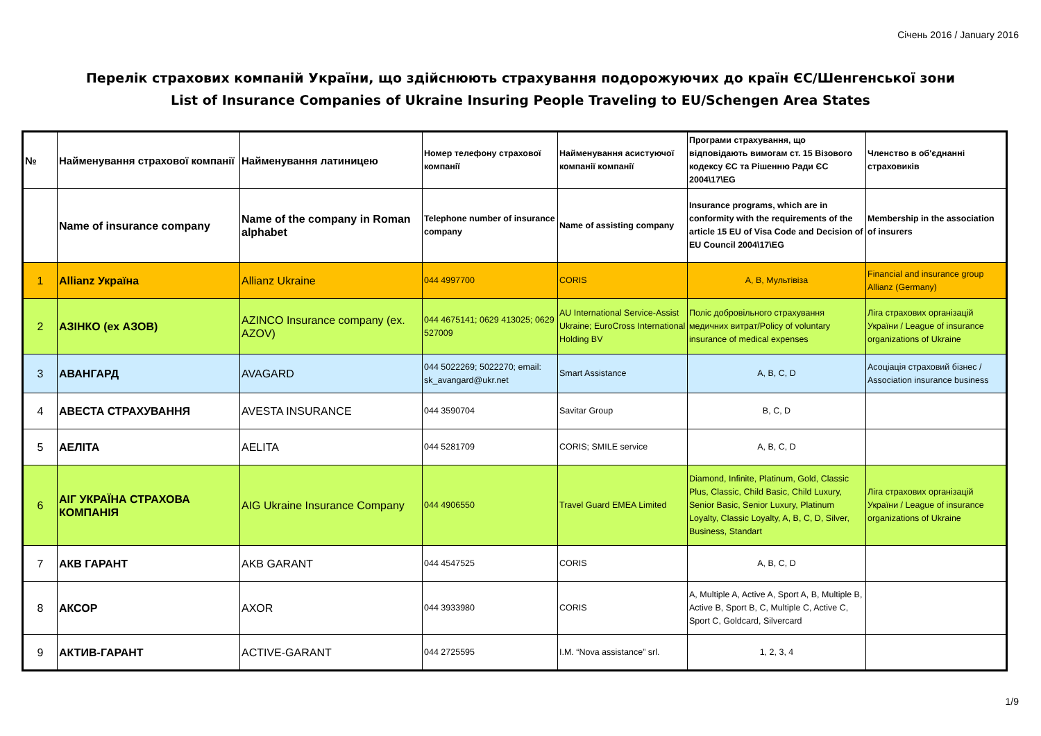Січень 2016 / January 2016
Перелік страхових компаній України, що здійснюють страхування подорожуючих до країн ЄС/Шенгенської зони
List of Insurance Companies of Ukraine Insuring People Traveling to EU/Schengen Area States
| № | Найменування страхової компанії | Найменування латиницею | Номер телефону страхової компанії | Найменування асистуючої компанії компанії | Програми страхування, що відповідають вимогам ст. 15 Візового кодексу ЄС та Рішенню Ради ЄС 2004\17\EG | Членство в об'єднанні страховиків |
| | Name of insurance company | Name of the company in Roman alphabet | Telephone number of insurance company | Name of assisting company | Insurance programs, which are in conformity with the requirements of the article 15 EU of Visa Code and Decision of EU Council 2004\17\EG | Membership in the association of insurers |
| 1 | Allianz Україна | Allianz Ukraine | 044 4997700 | CORIS | A, B, Мультівіза | Financial and insurance group Allianz (Germany) |
| 2 | АЗІНКО (ех АЗОВ) | AZINCO Insurance company (ex. AZOV) | 044 4675141; 0629 413025; 0629 527009 | AU International Service-Assist Ukraine; EuroCross International Holding BV | Поліс добровільного страхування медичних витрат/Policy of voluntary insurance of medical expenses | Ліга страхових організацій України / League of insurance organizations of Ukraine |
| 3 | АВАНГАРД | AVAGARD | 044 5022269; 5022270; email: sk_avangard@ukr.net | Smart Assistance | A, B, C, D | Асоціація страховий бізнес / Association insurance business |
| 4 | АВЕСТА СТРАХУВАННЯ | AVESTA INSURANCE | 044 3590704 | Savitar Group | B, C, D | |
| 5 | АЕЛІТА | AELITA | 044 5281709 | CORIS; SMILE service | A, B, C, D | |
| 6 | АІГ УКРАЇНА СТРАХОВА КОМПАНІЯ | AIG Ukraine Insurance Company | 044 4906550 | Travel Guard EMEA Limited | Diamond, Infinite, Platinum, Gold, Classic Plus, Classic, Child Basic, Child Luxury, Senior Basic, Senior Luxury, Platinum Loyalty, Classic Loyalty, A, B, C, D, Silver, Business, Standart | Ліга страхових організацій України / League of insurance organizations of Ukraine |
| 7 | АКВ ГАРАНТ | AKB GARANT | 044 4547525 | CORIS | A, B, C, D | |
| 8 | АКСОР | AXOR | 044 3933980 | CORIS | A, Multiple A, Active A, Sport A, B, Multiple B, Active B, Sport B, C, Multiple C, Active C, Sport C, Goldcard, Silvercard | |
| 9 | АКТИВ-ГАРАНТ | ACTIVE-GARANT | 044 2725595 | I.M. “Nova assistance” srl. | 1, 2, 3, 4 | |
1/9